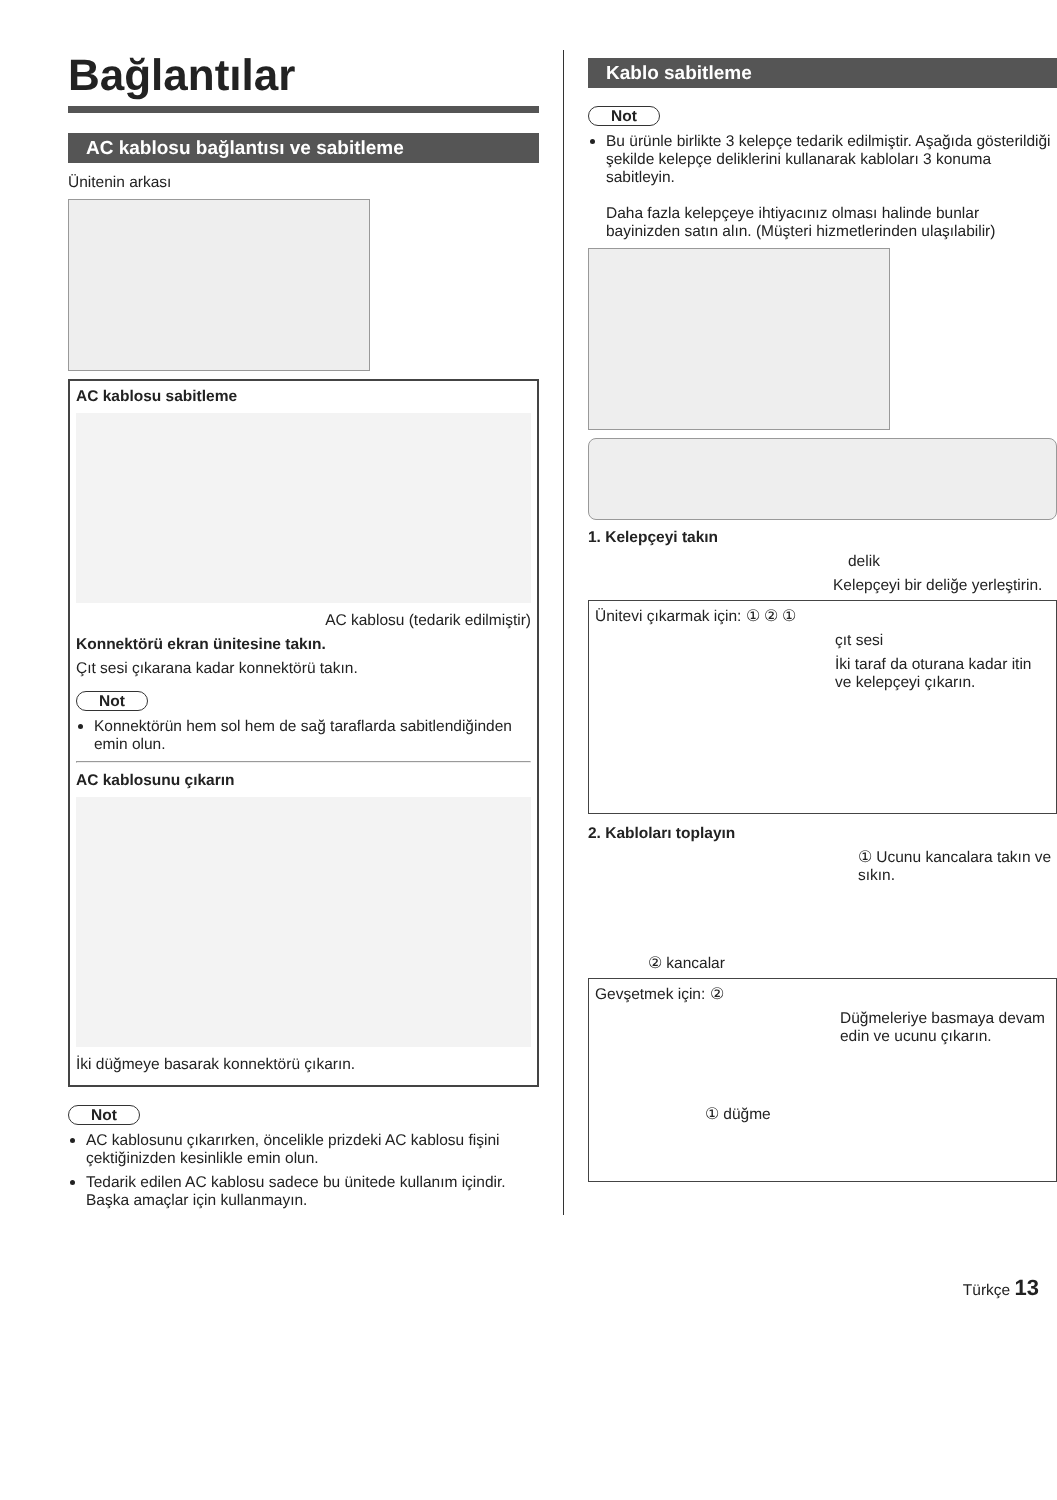Bağlantılar
AC kablosu bağlantısı ve sabitleme
Ünitenin arkası
AC kablosu sabitleme
AC kablosu (tedarik edilmiştir)
Konnektörü ekran ünitesine takın.
Çıt sesi çıkarana kadar konnektörü takın.
Not
Konnektörün hem sol hem de sağ taraflarda sabitlendiğinden emin olun.
AC kablosunu çıkarın
İki düğmeye basarak konnektörü çıkarın.
Not
AC kablosunu çıkarırken, öncelikle prizdeki AC kablosu fişini çektiğinizden kesinlikle emin olun.
Tedarik edilen AC kablosu sadece bu ünitede kullanım içindir. Başka amaçlar için kullanmayın.
Kablo sabitleme
Not
Bu ürünle birlikte 3 kelepçe tedarik edilmiştir. Aşağıda gösterildiği şekilde kelepçe deliklerini kullanarak kabloları 3 konuma sabitleyin.
Daha fazla kelepçeye ihtiyacınız olması halinde bunlar bayinizden satın alın. (Müşteri hizmetlerinden ulaşılabilir)
1. Kelepçeyi takın
delik
Kelepçeyi bir deliğe yerleştirin.
Ünitevi çıkarmak için: ① ② ①
çıt sesi
İki taraf da oturana kadar itin ve kelepçeyi çıkarın.
2. Kabloları toplayın
① Ucunu kancalara takın ve sıkın.
② kancalar
Gevşetmek için: ②
Düğmeleriye basmaya devam edin ve ucunu çıkarın.
① düğme
Türkçe 13